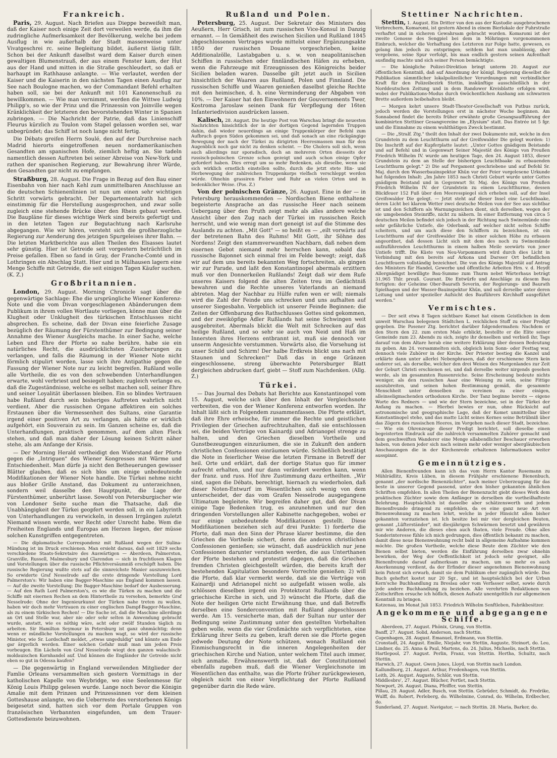Frankreich.
Paris, 29. August. Nach Briefen aus Dieppe bezweifelt man, daß der Kaiser noch einige Zeit dort verweilen werde, da ihm die zudringliche Aufmerksamkeit der Bevölkerung, welche bei jedem Ausflug in wie außerhalb der Stadt massenweise unter Vivatgeschrei rc. seine Begleitung bildet, äußerst lästig fällt. Schon bei der Ankunft daselbst ward dem Kaiser durch einen gewaltigen Blumenstrauß, der aus einem Fenster kam, der Hut aus der Hand und mitten in die Straße geschleudert, so daß er barhaupt im Rathhause anlangte. — Wie verlautet, werden der Kaiser und die Kaiserin in den nächsten Tagen einen Ausflug zur See nach Boulogne machen, wo der Commandant Befehl erhalten haben soll, sie bei der Ankunft mit 101 Kanonenschuß zu bewillkommen. — Wie man vernimmt, werden die Wittwe Ludwig Philipp's, so wie der Prinz und die Prinzessin von Joinville wegen Kränklichkeit der letzteren den bevorstehenden Winter in Spanien zubringen. — Die Nachricht der Patrie, daß das Linienschiff Fleurus kürzlich zu Toulon vom Stapel gelassen worden sei, war unbegründet; das Schiff ist noch lange nicht fertig.
Die Débats greifen Herrn Soulé, den auf der Durchreise nach Madrid hierorts eingetroffenen neuen nordamerikanischen Gesandten am spanischen Hofe, ziemlich heftig an. Sie tadeln namentlich dessen Auftreten bei seiner Abreise von New-York und rathen der spanischen Regierung, zur Bewahrung ihrer Würde, den Gesandten gar nicht zu empfangen.
Straßburg, 28. August. Die Frage in Bezug auf den Bau einer Eisenbahn von hier nach Kehl zum unmittelbaren Anschlusse an die deutschen Schienenlinien ist nun um einen sehr wichtigen Schritt vorwärts gebracht. Der Departementalrath hat sich einstimmig für die Herstellung ausgesprochen, und zwar solle zugleich eine stehende Brücke über den Rhein gebaut werden. Die Baupläne für dieses wichtige Werk sind bereits gefertigt und in den letzten Tagen zur Begutachtung nach Karlsruhe abgegangen. Wie wir hören, versteht sich die großherzogliche Regierung zur Aenderung des jetzigen Spurgeleises ihrer Bahn. — Die letzten Marktberichte aus allen Theilen des Elsasses lautet sehr günstig. Hier ist Getreide seit vorgestern beträchtlich im Preise gefallen. Eben so fand in Gray, der Franche-Comté und in Lothringen ein Abschlag Statt. Hier und in Mülhausen lagern eine Menge Schiffe mit Getreide, die seit einigen Tagen Käufer suchen. (K. Z.)
Großbritannien.
London, 29. August. Morning Chronicle sagt über die gegenwärtige Sachlage: Ehe die ursprüngliche Wiener Konferenz-Note und die vom Divan vorgeschlagenen Abänderungen dem Publikum in ihrem vollen Wortlaute vorliegen, könne man über die Klugheit oder Unklugheit des türkischen Entschlusses nicht absprechen. Es scheine, daß der Divan eine feierliche Zusage bezüglich der Räumung der Fürstenthümer zur Bedingung seiner Annahme des Wiener Ausgleichs mache. In einer Sache, welche Leben und Ehre der Pforte so nahe berühre, habe sie ein natürliches Recht, die ausdrücklichsten Zusicherungen zu verlangen, und falls die Räumung in der Wiener Note nicht förmlich stipulirt worden, lasse sich ihre Antipathie gegen die Fassung der Wiener Note nur zu leicht begreifen. Rußland wolle alle Vortheile, die es von den schwebenden Unterhandlungen erwarte, wohl verbriest und besiegelt haben; zugleich verlange es, daß die Zugeständnisse, welche es selbst machen soll, seiner Ehre und seiner Loyalität überlassen bleiben. Ein so blindes Vertrauen habe Rußland durch sein bisheriges Auftreten wahrlich nicht verdient. Aber die russischen Organe affektiren ein solches Erstaunen über die Vermessenheit des Sultans, eine Garantie irgend einer positiven Art zu verlangen, als hätte er wirklich aufgehört, ein Souverain zu sein. Im Ganzen scheine es, daß die Unterhandlungen, praktisch genommen, auf dem alten Fleck stehen, und daß man daher der Lösung keinen Schritt näher stehe, als am Anfange der Krisis.
— Der Morning Herald vertheidigt den Widerstand der Pforte gegen die „Intriguen" des Wiener Kongresses mit Wärme und Entschiedenheit. Man dürfe ja nicht den Betheuerungen gewisser Blätter glauben, daß es sich blos um einige unbedeutende Modifikationen der Wiener Note handle. Die Türkei nehme nicht aus bloßer Grille Anstand, das Dokument zu unterzeichnen, sondern weil dasselbe den Hauptpunkt, die Lage der Fürstenthümer, unberührt lasse. Sowohl von Petersburgischer wie von Londoner Seite suche man die Thatsache, daß die Unabhängigkeit der Türkei geopfert werden soll, in ein Labyrinth von Unterhandlungen zu verwickeln, in dessen Irrgängen zuletzt Niemand wissen werde, wer Recht oder Unrecht habe. Wem die Freiheiten Englands und Europas am Herzen liegen, der müsse solchen Kunstgriffen entgegentreten.
— Die diplomatische Correspondenz mit Rußland wegen der Sulina-Mündung ist im Druck erschienen. Man ersieht daraus, daß seit 1829 sechs verschiedene Staats-Sekretaire des Auswärtigen — Aberdeen, Palmerston, Granville, Russell, Malmesbury und Clarendon — sich in fruchtlosen Klagen und Vorstellungen über die russische Pflichtversäumniß erschöpft haben. Die russische Regierung wußte stets auf die sinnreichste Manier auszuweichen. So erwiderte Graf Nesselrode auf die erste dringende Vorstellung Lord Palmerston's: Wir haben eine Bagger-Maschine aus England kommen lassen. — Auf die zweite Vorstellung: Die Bagger-Maschine bedarf der Ausbesserung. — Auf den Rath Lord Palmerston's, es wie die Türken zu machen und die Schiffe mit eisernen Rechen an dem Hintertheile zu versehen, bemerkte Graf Nesselrode: Ohne der Ingenieurkunst der Türken nahe treten zu wollen, haben wir doch mehr Vertrauen zu einer englischen Dampf-Bagger-Maschine, als zu einem türkischen Rechen! — Die Sache ist, daß die Maschine allerdings an Ort und Stelle war, aber nie oder sehr selten in Anwendung gebracht wurde, anstatt, wie es nöthig wäre, acht oder zwölf Stunden täglich zu arbeiten. Sir Hamilton Seymour in Petersburg ist ganz ohnmächtig; denn wenn er mündliche Vorstellungen zu machen wagt, so wird der russische Minister, wie Sr. Lordschaft meldet, „etwas ungeduldig" und könnte am Ende gar ärgerlich werden. Einer solchen Gefahr muß man um jeden Preis vorbeugen. Ein Lächeln von Graf Nesselrode wiegt den ganzen walachisch-moldauischen Kornhandel auf. Und können die Engländer ihr Getreide nicht eben so gut in Odessa kaufen?
— Die gegenwärtig in England verweilenden Mitglieder der Famlie Orleans versammelten sich gestern Vormittags in der katholischen Kapelle von Weybridge, wo eine Seelenmesse für König Louis Philipp gelesen wurde. Lange noch bevor die Königin Amalie mit dem Prinzen und Prinzessinnen vor dem kleinen Gotteshause anlangte, wo die Ueberreste des verstorbenen Königs beigesetzt sind, hatten sich vor dem Portale Gruppen von französischen Verbannten eingefunden, um dem Trauer-Gottesdienste beizuwohnen.
Rußland und Polen.
Petersburg, 25. August. Der Sekretair des Ministers des Aeußern, Herr Grisch, ist zum russischen Vice-Konsul in Danzig ernannt. — In Gemäßheit des zwischen Sicilien und Rußland 1845 abgeschlossenen Vertrages wurde mittelst einer Ergänzungsakte 1850 der russischen Douane vorgeschrieben, keine Additionalzölle, Lastabgaben u. s. w. von neapolitanischen Schiffen in russischen oder finnländischen Häfen zu erheben, wenn die Fahrzeuge mit Erzeugnissen des Königreichs beider Sicilien beladen waren. Dasselbe gilt jetzt auch in Sicilien hinsichtlich der Waaren aus Rußland, Polen und Finnland. Die russischen Schiffe und Waaren genießen daselbst gleiche Rechte mit den heimischen, d. h. eine Verminderung der Abgaben von 10%. — Der Kaiser hat den Einwohnern der Gouvernements Twer, Kostroma Jaroslaw seinen Dank für Verpflegung der 16ten Infanteriedivision ausdrücken lassen.
Kalisch, 28. August. Die heutige Post von Warschau bringt die neuesten Nachrichten hinsichtlich der in der dortigen Gegend lagernden Truppen dahin, daß wieder neuerdings an einige Truppenkörper der Befehl zum Aufbruch gegen Süden gekommen sei, und daß sonach an eine rückgängige Bewegung der nach der Türkei zu dirigirten Heeresmassen man für den Augenblick noch gar nicht zu denken scheint. — Die Cholera soll sich, wenn auch allerdings nur sporadisch, doch an mehreren Orten diesseits der russisch-polnischen Grenze schon gezeigt und auch schon einige Opfer gefordert haben. Dies erregt um so mehr Bedenken, als dieselbe, wenn sie sich wirklich ernstlich einstellen sollte, durch die jetzt stete Hin- und Herbewegung der zahlreichen Truppenkorps vielfach verschleppt werden würde. Ohnehin grassiren Fieber und Ruhr an vielen Orten und in bedenklicher Weise. (Pos. Z.)
Von der polnischen Gränze, 26. August. Eine in der — in Petersburg herauskommenden — Nordischen Biene enthaltene begeisterte Ansprache an das russische Heer nach seinem Uebergang über den Pruth zeigt mehr als alles andere welche Ansicht über den Zug nach der Türkei im russischen Reich herrscht, und wie wenig man dort geneigt ist auf die Stimme des Auslands zu achten. „Mit Gott" — so heißt es — „eilt vorwärts auf der betretenen Bahn des Ruhms! Mit Gott, ihr Söhne des Nordens! Zeigt den stammverwandten Nachbarn, daß neben dem eisernen Gebot niemand mehr herrschen kann, sobald das russische Bajonnet sich einmal frei im Felde bewegt; zeigt, daß wir auf dem uns bereits bekannten Weg fortschreiten, als gingen wir zur Parade, und laßt den Konstantinopel abermals erzittern muß vor den Donnerkeilen Rußlands! Zeigt daß wir dem Rufe unseres Kaisers folgend die alten Zeiten treu im Gedächtniß bewahren und die Rechte unseres Vaterlands an niemand abtreten. Mag der Nachbar zu Hülfe rufen wen er will; niemals wird die Zahl der Feinde uns schrecken und uns aufhalten auf unserer Siegesbahn. Vergeblich ist unserer Feinde Beginnen: die Zeiten der Offenbarung des Rathschlusses Gottes sind gekommen, und der zweiköpfige Adler Rußlands hat seine Schwingen weit ausgebreitet. Abermals blickt die Welt mit Schrecken auf das heilige Rußland, und so sehr sie auch von Neid und Haß im Innersten ihres Herzens entbrannt ist, muß sie dennoch vor unserm Angesichte verstummen. Vorwärts also, die Vorsehung ist unser Schild und Schirm! Der halbe Erdkreis blickt uns nach mit Staunen und Schrecken!" Daß das in enge Gränzen eingeschlossene, streng überwachte Petersburger Blatt dergleichen abdrucken darf, giebt — Stoff zum Nachdenken. (Allg. Z.)
Türkei.
— Das Journal des Debats hat Berichte aus Konstantinopel vom 15. August, welche sich über den Inhalt der Vergleichsnote verbreiten, die von der Wiener Konferenz entworfen worden. Ihr Inhalt läßt sich in Folgendem zusammenfassen. Die Pforte erklärt, daß ihre Ehre erheische, für immer die Rechte und geistlichen Privilegien der Griechen aufrechtzuhalten, daß sie entschlossen sei, die beiden Verträge von Kainardji und Adrianopel strenge zu halten, und den Griechen dieselben Vortheile und Gunstbezeugungen einzuräumen, die sie in Zukunft den andern christlichen Confessionen einräumen würde. Schließlich bestätigt die Note in feierlicher Weise die letzten Firmane in Betreff der heil. Orte und erklärt, daß der dortige Status quo für immer aufrecht erhalten, und nur dann verändert werden kann, wenn der franz. und russ. Hof ihre Zustimmung dazu ertheilten. „Wir sind, sagen die Débats, berechtigt, hiernach zu wiederholen, daß dieser Noten-Entwurf im Wesentlichen sich wenig von dem unterscheidet, der das vom Grafen Nesselrode ausgegangene Ultimatum begleitete. Wir begreifen daher gut, daß der Divan einige Tage Bedenken trug, es anzunehmen und nur den dringenden Vorstellungen aller Kabinette nachgegeben, wobei er nur einige unbedeutende Modifikationen gestellt. Diese Modifikationen beziehen sich auf drei Punkte: 1) forderte die Pforte, daß man den Sinn der Phrase klarer bestimme, die den Griechen die Vortheile sichert, deren die anderen christlichen Confessionen genießen; sie wünscht, daß ausdrücklich nur jene Confessionen darunter verstanden werden, die aus Unterthanen der Pforte bestehen und protestirt dagegen, daß die Griechen fremden Christen gleichgestellt würden, die bereits kraft der bestehenden Kapitulation besondere Vorrechte genießen; 2) will die Pforte, daß klar vermerkt werde, daß sie die Verträge von Kainardji und Adrianopel nicht so aufgefaßt wissen wolle, als schlössen dieselben irgend ein Protektorat Rußlands über die griechische Kirche in sich, und 3) wünscht die Pforte, daß die Note der heiligen Orte nicht Erwähnung thue, und daß Betreffs derselben eine Sonderconvention mit Rußland abgeschlossen werde. Am 15. versicherte man, daß der Sultan nur unter der Bedingung seine Zustimmung unter den gestellten Vorbehalten geben wolle, wenn die vier Großmächte sich verpflichteten, eine Erklärung ihrer Seits zu geben, kraft deren sie die Pforte gegen jedwede Deutung der Note schützen, wonach Rußland ein Einmischungsrecht in die inneren Angelegenheiten der griechischen Kirche und Nation, unter welchem Titel auch immer, sich anmaße. Erwähnenswerth ist, daß der Constitutionnel ebenfalls zugeben muß, daß die Wiener Vergleichsnote im Wesentlichen das enthalte, was die Pforte früher zurückgewiesen, obgleich nicht von einer Verpflichtung der Pforte Rußland gegenüber darin die Rede wäre.
Stettiner Nachrichten.
Stettin, 1. August. Ein Dritter von den aus der Kustodie ausgebrochenen Verbrechern, Komaromi, ist gestern Abend in einem Bierlokale der Fuhrstraße verhaftet und in sicheren Gewahrsam gebracht worden. Komaromi ist der zweite Genosse des Sengpiel bei dem in Möhringen vorgenommenen Einbruch, welcher die Verhaftung des Letzteren zur Folge hatte, gewesen, es gelang ihm jedoch zu entspringen; seitdem hat man unablässig, aber vergebens, seine Spur verfolgt, bis man endlich gestern seinen Aufenthalt ausfindig machte und sich seiner Person bemächtigte.
— Die königliche Polizei-Direktion bringt unterm 20. August zur öffentlichen Kenntniß, daß auf Anordnung der königl. Regierung dieselbst die Publikation sämmtlicher lokalpolizeilicher Verordnungen mit verbindlicher Kraft für den Polizeibezirk Stettin, inskünftige ausschließlich in der Norddeutschen Zeitung und in dem Randower Kreisblatte erfolgen wird, wobei der Publikations-Modus durch 6wöchentlichen Aushang am schwarzen Brette außerdem beibehalten bleibt.
— Morgen kehrt unsere Stadt-Theater-Gesellschaft von Putbus zurück, jedoch werden die Vorstellungen erst in nächster Woche beginnen. Am Sonnabend findet die bereits früher erwähnte große Gesangsaufführung der kombinirten Stettiner Gesangvereine im „Elysium" statt. Das Entrée ist 5 fgr. und die Einnahme zu einem wohlthätigen Zweck bestimmt.
— Die „Stralf. Ztg." theilt den Inhalt der zwei Dokumente mit, welche in den Grundstein zu dem Leuchtthurm auf der Greifswalder Die gelegt worden: 1) Die Inschrift auf der Kupferplatte lautet: „Unter Gottes gnädigem Beistande und auf Befehl und in Gegenwart Seiner Majestät des Königs von Preußen Friedrich Wilhelm IV. wurde am heutigen Tage, den 24. August 1853, dieser Grundstein zu dem an Stelle der bisherigen Leuchtbaake zu erbauenden Leuchtthurm gelegt." 2) Die auf Pergament geschriebene und auf Befehl Sr. Maj. durch den Wasserbauinspektor Khün vor der Feier vorgelesene Urkunde hat folgenden Inhalt: „Im Jahre 1853 nach Christi Geburt wurde unter Gottes gnädigem Beistand und in Gegenwart Sr. Maj. des Königs von Preußen Friedrich Wilhelm IV. der Grundstein zu einem Leuchtthurme, dessen Blickfeuer 152 Fuß über den Meeresspiegel sich erheben soll, auf der Insel Greifswalder Die gelegt. — Jetzt steht auf dieser Insel eine Leuchtbaake, deren Licht bei klarem Wetter zwei deutsche Meilen von der See aus sichtbar ist und den Schiffern als Warnungszeichen dient, sich derselben, wegen der sie umgebenden Steinriffe, nicht zu nähern. In einer Entfernung von circa 5 deutschen Meilen befindet sich jedoch in der Richtung nach Swinemünde eine sehr gefährliche Untiefe, die Oderbank, auf welcher nicht selten Schiffe scheitern, und um auch diese den Schiffern zu bezeichnen, ist ein Leuchtthurm auf der Greifswalder Die in einer solchen Höhe zu erbauen angeordnet, daß dessen Licht sich mit dem des noch zu Swinemünde aufzuführenden Leuchtthurms in einem halben Meile seewärts von jener Untiefe trifft. Die Küste von Neu-Vorpommern wird durch dies Licht in Verbindung mit den bereits auf Arkona und Darsser Ort befindlichen Leuchtfeuern vollständig bezeichnet. Die von des Königs Majestät auf Antrag des Ministers für Handel, Gewerbe und öffentliche Arbeiten Hrn. v. d. Heydt Allergnädigst bewilligte Bau-Summe zum Thurm nebst Wärterhaus beträgt 31,965 Thlr. preuß. Courant. Die Entwürfe und Anschläge zu diesem Bau fertigten: der Geheime Ober-Baurath Severin, der Regierungs- und Baurath Spielhagen und der Wasser-Bauinspektor Khün, und soll derselbe unter deren Leitung und unter spezieller Aufsicht des Bauführers Kirchhoff ausgeführt werden."
Vermischtes.
— Der seit etwa 8 Tagen sichtbare Komet hat einem Geistlichen in dem unweit Warschau belegenen Städtchen L. reichlichen Stoff zu einer Predigt gegeben. Die Posener Ztg. berichtet darüber folgendermaßen: Nachdem er den Stern den 22. zum ersten Male erblickt, bestellte er die Elite seiner Gemeinde zum 23. Abends zu sich, zeigte ihr denselben und verbieß ihr, Tags darauf von dem Altare herab eine weitere Erklärung über dessen Bedeutung zu geben. Am 24. versammelten sich, obgleich kein Sonn- oder Festtag war, dennoch viele Zuhörer in der Kirche. Der Priester bestieg die Kanzel und erklärte dann unter allerlei Nebenphrasen, daß der erschienene Stern kein anderer sei, als derselbe, welcher den drei Weisen des Morgenlandes zur Zeit der Geburt Christi erschienen sei, und daß derselbe weiter nirgends gesehen werde, als im gesammten Russenreiche. Seine Erscheinung bedeute nichts weniger, als den russischen Aaar eine Weisung zu sein, seine Fittige auszubreiten, und seinen hohen Bestimmung gemäß, die gesammte Menschheit unter denselben zu vereinen zu einer einigen, alleinseligmachenden orthodoxen Kirche. Der Tanz beginne bereits — eigene Worte des Redners — und wie der Stern bezeichne, sei in der Türkei der Anfang zu machen. — Hierbei bewies er nun, ohne Rücksicht auf astronomische und geographische Lage, daß der Komet unmittelbar über Konstantinopel stehe, und das matte Licht seines Kernes seine Betrübniß über das Zögern des russischen Heeres, im Vorgehen nach dieser Stadt, bezeichne. — Wie ein Ohrenzeuge dieser Predigt berichtet, soll dieselbe einen begeisterten Eindruck auf die zahlreich versammelten Zuhörer gemacht und dem geschweiften Wanderer eine Menge allabendlicher Beschauer erworben haben, von denen jeder sich nach seinen mehr oder weniger abergläubischen Anschauungen die in der Kirchenrede erhaltenen Informationen weiter ausspinnt.
Gemeinnütziges.
Allen Bienenfreunden kann ich das vom Herrn Kantor Rosemann zu Mühlrädlitz, Kreis Lüben, in diesem Frühjahr erschienene Bienenbuch, genannt „der nordische Bienenzüchter", nach meiner Ueberzeugung für das beste in unserer Gegend passend, unter den bisher gekannten ähnlichen Schriften empfehlen. In allen Theilen der Bienenzucht giebt dieses Werk dem praktischen Züchter sowie dem Anfänger in derselben die vortheilhafteste Belehrung. Hauptsächlich ist dasselbe aber schätzenswerth und jedem Bienenfreunde dringend zu empfehlen, da es eine ganz neue Art von Bienenwohnung zu machen lehrt, welche in jeder Hinsicht allen bisher gekannten vorzuziehen ist. Ich besitze bei mir vier dergleichen Beuten, genannt „Lüfterständer", mit diesjährigen Schwärmen besetzt und gewähren mir wie Anderen, die dieses eben auch thaten, viele Freude. Ohne alles Sonderinteresse fühle ich mich gedrungen, dies öffentlich bekannt zu machen, damit diese neue Bienenwohnung recht bald in allgemeine Aufnahme kommen möchte. Die großen Vortheile, welche diese Beute dem Züchter wie den Bienen selbst bieten, werden die Einführung derselben zwar ohnehin bewirken, der Weg der Oeffentlichkeit ist jedoch sehr geeignet, alle Bienenfreunde darauf aufmerksam zu machen, um so mehr es auch Anerkennung verdient, da der Erfinder dieser angenehmen Bienenwohnung kein Patent sich erwarb, damit sie dem Publikum eher zugänglich würde. Das Buch geheftet kostet nur 20 Sgr., und ist hauptsächlich bei der Urban Kern'sche Buchhandlung zu Breslau oder vom Verfasser selbst, sowie durch jede andere Buchhandlung zu beziehen. Alle verehrten Redaktionen von Zeitschriften ersuche ich höflich, diesen Aufsatz unentgeltlich zur allgemeinen Kenntniß zu bringen.
Kotzenau, im Monat Juli 1853. Friedrich Wilhelm Senftleben, Fabrikbesitzer.
Angekommene und abgegangene Schiffe.
Aberdeen, 27. August. Phönix, Grung, von Stettin.
Banff, 27. August. Solid, Anderson, nach Stettin.
Copenhagen, 28. August. Emanuel, Erdmann, von Stettin.
Cronstadt, 24. August. Emilie, Niejahr, von Stettin, Auguste, Steinort, do. Leo, Lindner, do. 25. Anna & Paul, Martens, do. 24. Julius, Michaelis, nach Stettin.
Hartlepool, 27. August. Perlin, Franz, von Stettin. Hertha, Schultz, nach Stettin.
Harwich, 27. August. Gwen Jones, Lloyd, von Stettin nach London.
Kallundborg, 21. August. Arthur, Fredenhagen, von Stettin.
Leith, 26. August. Auguste, Schlör, von Stettin.
Middlesbro', 27. August. Blücher, Pertlet, nach Stettin.
Newport, 26. August. Diana, Pfeiffer, von Stettin.
Pillau, 29. August. Adler, Busch, von Stettin. Gebrüder, Schmidt, do. Fredrike, Wulff, do. Robert, Perleberg, do. Wilhelmine, Conrad, do. Wilhelm, Erdbecher, do.
Sunderland, 27. August. Navigator, — nach Stettin. 28. Maria, Barker, do.